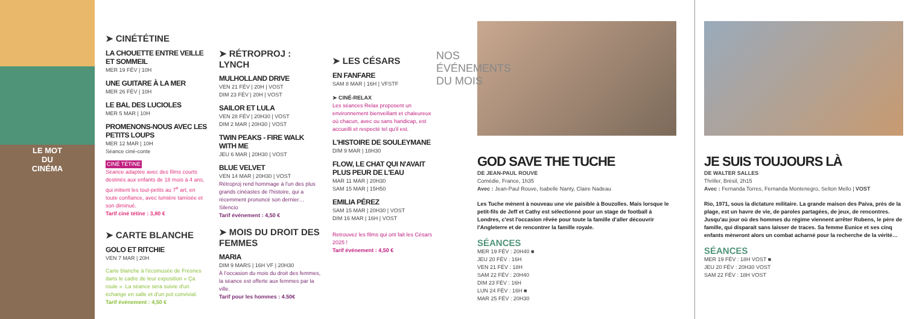LE MOT
DU
CINÉMA
➤ CINÉTÉTINE
LA CHOUETTE ENTRE VEILLE ET SOMMEIL
MER 19 FÉV | 10H
UNE GUITARE À LA MER
MER 26 FÉV | 10H
LE BAL DES LUCIOLES
MER 5 MAR | 10H
PROMENONS-NOUS AVEC LES PETITS LOUPS
MER 12 MAR | 10H
Séance ciné-conte
CINÉ TÉTINE
Séance adaptée avec des films courts destinés aux enfants de 18 mois à 4 ans, qui initient les tout-petits au 7<sup>e</sup> art, en toute confiance, avec lumière tamisée et son diminué.
Tarif ciné tétine : 3,80 €
➤ CARTE BLANCHE
GOLO ET RITCHIE
VEN 7 MAR | 20H
Carte blanche à l'écomusée de Fresnes dans le cadre de leur exposition « Ça roule ». La séance sera suivie d'un échange en salle et d'un pot convivial.
Tarif événement : 4,50 €
NOS ÉVÉNEMENTS DU MOIS
➤ RÉTROPROJ : LYNCH
MULHOLLAND DRIVE
VEN 21 FÉV | 20H | VOST
DIM 23 FÉV | 20H | VOST
SAILOR ET LULA
VEN 28 FÉV | 20H30 | VOST
DIM 2 MAR | 20H30 | VOST
TWIN PEAKS - FIRE WALK WITH ME
JEU 6 MAR | 20H30 | VOST
BLUE VELVET
VEN 14 MAR | 20H30 | VOST
Rétroproj rend hommage à l'un des plus grands cinéastes de l'histoire, qui a récemment prononcé son dernier… Silencio
Tarif événement : 4,50 €
➤ MOIS DU DROIT DES FEMMES
MARIA
DIM 9 MARS | 16H VF | 20H30
À l'occasion du mois du droit des femmes, la séance est offerte aux femmes par la ville.
Tarif pour les hommes : 4.50€
➤ LES CÉSARS
EN FANFARE
SAM 8 MAR | 16H | VFSTF
➤ CINÉ-RELAX
Les séances Relax proposent un environnement bienveillant et chaleureux où chacun, avec ou sans handicap, est accueilli et respecté tel qu'il est.
L'HISTOIRE DE SOULEYMANE
DIM 9 MAR | 18H30
FLOW, LE CHAT QUI N'AVAIT PLUS PEUR DE L'EAU
MAR 11 MAR | 20H30
SAM 15 MAR | 15H50
EMILIA PÉREZ
SAM 15 MAR | 20H30 | VOST
DIM 16 MAR | 16H | VOST
Retrouvez les films qui ont fait les Césars 2025 !
Tarif événement : 4,50 €
GOD SAVE THE TUCHE
DE JEAN-PAUL ROUVE
Comédie, France, 1h35
Avec : Jean-Paul Rouve, Isabelle Nanty, Claire Nadeau
Les Tuche mènent à nouveau une vie paisible à Bouzolles. Mais lorsque le petit-fils de Jeff et Cathy est sélectionné pour un stage de football à Londres, c'est l'occasion rêvée pour toute la famille d'aller découvrir l'Angleterre et de rencontrer la famille royale.
SÉANCES
MER 19 FÉV : 20H40 ■
JEU 20 FÉV : 16H
VEN 21 FÉV : 18H
SAM 22 FÉV : 20H40
DIM 23 FÉV : 16H
LUN 24 FÉV : 16H ■
MAR 25 FÉV : 20H30
JE SUIS TOUJOURS LÀ
DE WALTER SALLES
Thriller, Brésil, 2h15
Avec : Fernanda Torres, Fernanda Montenegro, Selton Mello | VOST
Rio, 1971, sous la dictature militaire. La grande maison des Paiva, près de la plage, est un havre de vie, de paroles partagées, de jeux, de rencontres. Jusqu'au jour où des hommes du régime viennent arrêter Rubens, le père de famille, qui disparait sans laisser de traces. Sa femme Eunice et ses cinq enfants mèneront alors un combat acharné pour la recherche de la vérité…
SÉANCES
MER 19 FÉV : 18H VOST ■
JEU 20 FÉV : 20H30 VOST
SAM 22 FÉV : 18H VOST